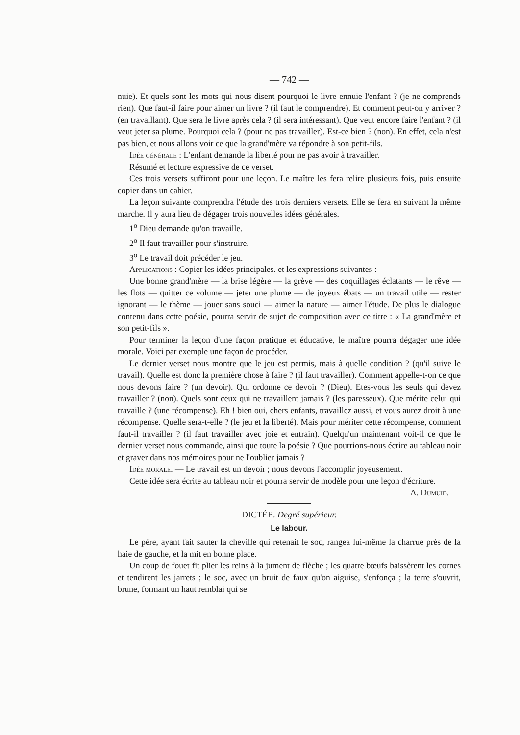— 742 —
nuie). Et quels sont les mots qui nous disent pourquoi le livre ennuie l'enfant ? (je ne comprends rien). Que faut-il faire pour aimer un livre ? (il faut le comprendre). Et comment peut-on y arriver ? (en travaillant). Que sera le livre après cela ? (il sera intéressant). Que veut encore faire l'enfant ? (il veut jeter sa plume. Pourquoi cela ? (pour ne pas travailler). Est-ce bien ? (non). En effet, cela n'est pas bien, et nous allons voir ce que la grand'mère va répondre à son petit-fils.
Idée générale : L'enfant demande la liberté pour ne pas avoir à travailler.
Résumé et lecture expressive de ce verset.
Ces trois versets suffiront pour une leçon. Le maître les fera relire plusieurs fois, puis ensuite copier dans un cahier.
La leçon suivante comprendra l'étude des trois derniers versets. Elle se fera en suivant la même marche. Il y aura lieu de dégager trois nouvelles idées générales.
1<sup>o</sup> Dieu demande qu'on travaille.
2<sup>o</sup> Il faut travailler pour s'instruire.
3<sup>o</sup> Le travail doit précéder le jeu.
Applications : Copier les idées principales. et les expressions suivantes :
Une bonne grand'mère — la brise légère — la grève — des coquillages éclatants — le rêve — les flots — quitter ce volume — jeter une plume — de joyeux ébats — un travail utile — rester ignorant — le thème — jouer sans souci — aimer la nature — aimer l'étude. De plus le dialogue contenu dans cette poésie, pourra servir de sujet de composition avec ce titre : « La grand'mère et son petit-fils ».
Pour terminer la leçon d'une façon pratique et éducative, le maître pourra dégager une idée morale. Voici par exemple une façon de procéder.
Le dernier verset nous montre que le jeu est permis, mais à quelle condition ? (qu'il suive le travail). Quelle est donc la première chose à faire ? (il faut travailler). Comment appelle-t-on ce que nous devons faire ? (un devoir). Qui ordonne ce devoir ? (Dieu). Etes-vous les seuls qui devez travailler ? (non). Quels sont ceux qui ne travaillent jamais ? (les paresseux). Que mérite celui qui travaille ? (une récompense). Eh ! bien oui, chers enfants, travaillez aussi, et vous aurez droit à une récompense. Quelle sera-t-elle ? (le jeu et la liberté). Mais pour mériter cette récompense, comment faut-il travailler ? (il faut travailler avec joie et entrain). Quelqu'un maintenant voit-il ce que le dernier verset nous commande, ainsi que toute la poésie ? Que pourrions-nous écrire au tableau noir et graver dans nos mémoires pour ne l'oublier jamais ?
Idée morale. — Le travail est un devoir ; nous devons l'accomplir joyeusement.
Cette idée sera écrite au tableau noir et pourra servir de modèle pour une leçon d'écriture.
A. Dumuid.
DICTÉE. Degré supérieur.
Le labour.
Le père, ayant fait sauter la cheville qui retenait le soc, rangea lui-même la charrue près de la haie de gauche, et la mit en bonne place.
Un coup de fouet fit plier les reins à la jument de flèche ; les quatre bœufs baissèrent les cornes et tendirent les jarrets ; le soc, avec un bruit de faux qu'on aiguise, s'enfonça ; la terre s'ouvrit, brune, formant un haut remblai qui se